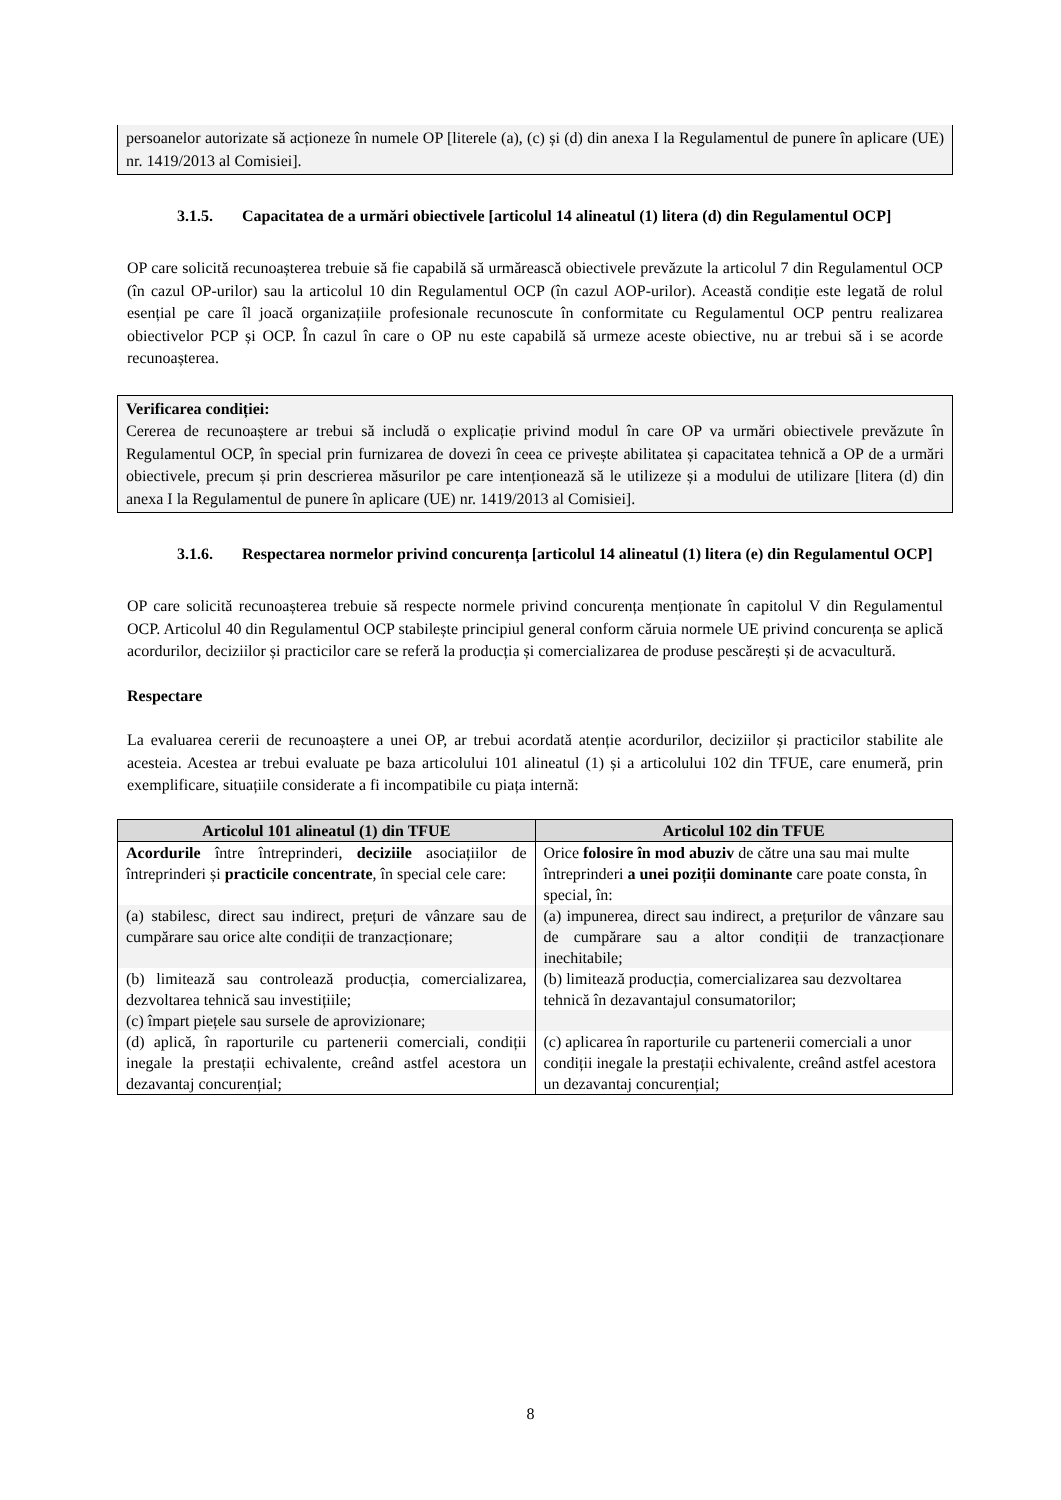persoanelor autorizate să acționeze în numele OP [literele (a), (c) și (d) din anexa I la Regulamentul de punere în aplicare (UE) nr. 1419/2013 al Comisiei].
3.1.5. Capacitatea de a urmări obiectivele [articolul 14 alineatul (1) litera (d) din Regulamentul OCP]
OP care solicită recunoașterea trebuie să fie capabilă să urmărească obiectivele prevăzute la articolul 7 din Regulamentul OCP (în cazul OP-urilor) sau la articolul 10 din Regulamentul OCP (în cazul AOP-urilor). Această condiție este legată de rolul esențial pe care îl joacă organizațiile profesionale recunoscute în conformitate cu Regulamentul OCP pentru realizarea obiectivelor PCP și OCP. În cazul în care o OP nu este capabilă să urmeze aceste obiective, nu ar trebui să i se acorde recunoașterea.
Verificarea condiției:
Cererea de recunoaștere ar trebui să includă o explicație privind modul în care OP va urmări obiectivele prevăzute în Regulamentul OCP, în special prin furnizarea de dovezi în ceea ce privește abilitatea și capacitatea tehnică a OP de a urmări obiectivele, precum și prin descrierea măsurilor pe care intenționează să le utilizeze și a modului de utilizare [litera (d) din anexa I la Regulamentul de punere în aplicare (UE) nr. 1419/2013 al Comisiei].
3.1.6. Respectarea normelor privind concurența [articolul 14 alineatul (1) litera (e) din Regulamentul OCP]
OP care solicită recunoașterea trebuie să respecte normele privind concurența menționate în capitolul V din Regulamentul OCP. Articolul 40 din Regulamentul OCP stabilește principiul general conform căruia normele UE privind concurența se aplică acordurilor, deciziilor și practicilor care se referă la producția și comercializarea de produse pescărești și de acvacultură.
Respectare
La evaluarea cererii de recunoaștere a unei OP, ar trebui acordată atenție acordurilor, deciziilor și practicilor stabilite ale acesteia. Acestea ar trebui evaluate pe baza articolului 101 alineatul (1) și a articolului 102 din TFUE, care enumeră, prin exemplificare, situațiile considerate a fi incompatibile cu piața internă:
| Articolul 101 alineatul (1) din TFUE | Articolul 102 din TFUE |
| --- | --- |
| Acordurile între întreprinderi, deciziile asociațiilor de întreprinderi și practicile concentrate , în special cele care: | Orice folosire în mod abuziv de către una sau mai multe întreprinderi a unei poziții dominante care poate consta, în special, în: |
| (a) stabilesc, direct sau indirect, prețuri de vânzare sau de cumpărare sau orice alte condiții de tranzacționare; | (a) impunerea, direct sau indirect, a prețurilor de vânzare sau de cumpărare sau a altor condiții de tranzacționare inechitabile; |
| (b) limitează sau controlează producția, comercializarea, dezvoltarea tehnică sau investițiile; | (b) limitează producția, comercializarea sau dezvoltarea tehnică în dezavantajul consumatorilor; |
| (c) împart piețele sau sursele de aprovizionare; | |
| (d) aplică, în raporturile cu partenerii comerciali, condiții inegale la prestații echivalente, creând astfel acestora un dezavantaj concurențial; | (c) aplicarea în raporturile cu partenerii comerciali a unor condiții inegale la prestații echivalente, creând astfel acestora un dezavantaj concurențial; |
8